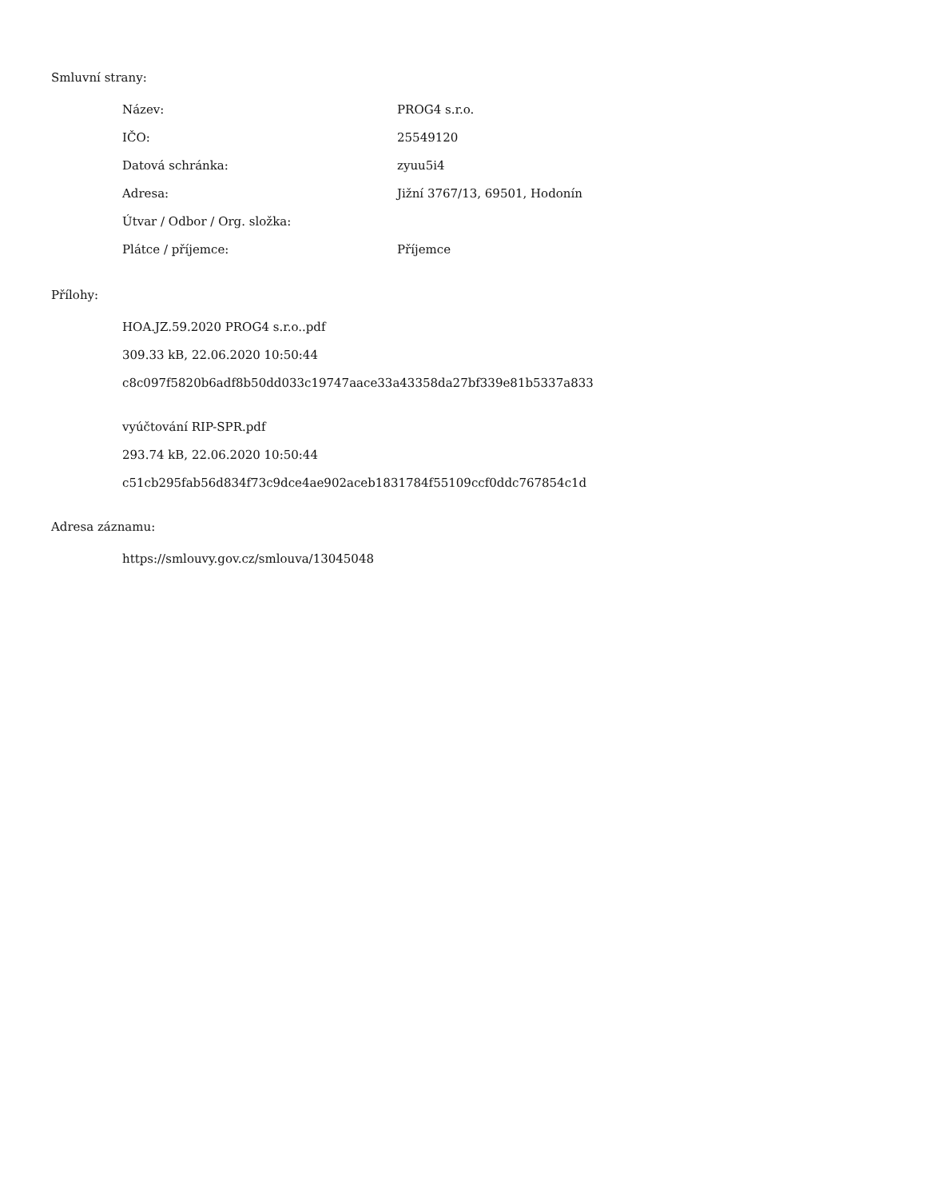Smluvní strany:
| Název: | PROG4 s.r.o. |
| IČO: | 25549120 |
| Datová schránka: | zyuu5i4 |
| Adresa: | Jižní 3767/13, 69501, Hodonín |
| Útvar / Odbor / Org. složka: | |
| Plátce / příjemce: | Příjemce |
Přílohy:
HOA.JZ.59.2020 PROG4 s.r.o..pdf
309.33 kB, 22.06.2020 10:50:44
c8c097f5820b6adf8b50dd033c19747aace33a43358da27bf339e81b5337a833
vyúčtování RIP-SPR.pdf
293.74 kB, 22.06.2020 10:50:44
c51cb295fab56d834f73c9dce4ae902aceb1831784f55109ccf0ddc767854c1d
Adresa záznamu:
https://smlouvy.gov.cz/smlouva/13045048